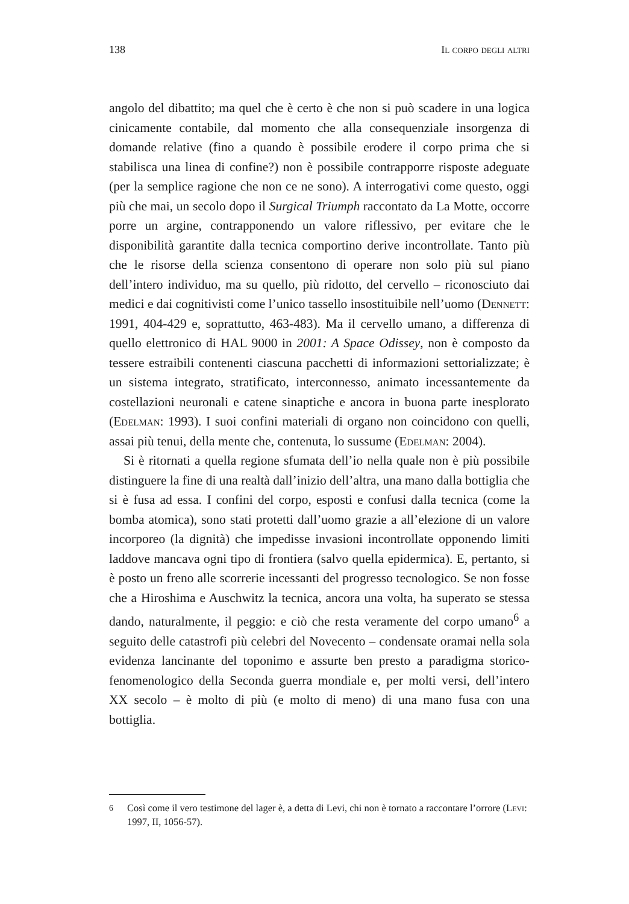138 Il corpo degli altri
angolo del dibattito; ma quel che è certo è che non si può scadere in una logica cinicamente contabile, dal momento che alla consequenziale insorgenza di domande relative (fino a quando è possibile erodere il corpo prima che si stabilisca una linea di confine?) non è possibile contrapporre risposte adeguate (per la semplice ragione che non ce ne sono). A interrogativi come questo, oggi più che mai, un secolo dopo il Surgical Triumph raccontato da La Motte, occorre porre un argine, contrapponendo un valore riflessivo, per evitare che le disponibilità garantite dalla tecnica comportino derive incontrollate. Tanto più che le risorse della scienza consentono di operare non solo più sul piano dell’intero individuo, ma su quello, più ridotto, del cervello – riconosciuto dai medici e dai cognitivisti come l’unico tassello insostituibile nell’uomo (Dennett: 1991, 404-429 e, soprattutto, 463-483). Ma il cervello umano, a differenza di quello elettronico di HAL 9000 in 2001: A Space Odissey, non è composto da tessere estraibili contenenti ciascuna pacchetti di informazioni settorializzate; è un sistema integrato, stratificato, interconnesso, animato incessantemente da costellazioni neuronali e catene sinaptiche e ancora in buona parte inesplorato (Edelman: 1993). I suoi confini materiali di organo non coincidono con quelli, assai più tenui, della mente che, contenuta, lo sussume (Edelman: 2004).
Si è ritornati a quella regione sfumata dell’io nella quale non è più possibile distinguere la fine di una realtà dall’inizio dell’altra, una mano dalla bottiglia che si è fusa ad essa. I confini del corpo, esposti e confusi dalla tecnica (come la bomba atomica), sono stati protetti dall’uomo grazie a all’elezione di un valore incorporeo (la dignità) che impedisse invasioni incontrollate opponendo limiti laddove mancava ogni tipo di frontiera (salvo quella epidermica). E, pertanto, si è posto un freno alle scorrerie incessanti del progresso tecnologico. Se non fosse che a Hiroshima e Auschwitz la tecnica, ancora una volta, ha superato se stessa dando, naturalmente, il peggio: e ciò che resta veramente del corpo umano<sup>6</sup> a seguito delle catastrofi più celebri del Novecento – condensate oramai nella sola evidenza lancinante del toponimo e assurte ben presto a paradigma storico-fenomenologico della Seconda guerra mondiale e, per molti versi, dell’intero XX secolo – è molto di più (e molto di meno) di una mano fusa con una bottiglia.
<sup>6</sup> Così come il vero testimone del lager è, a detta di Levi, chi non è tornato a raccontare l’orrore (Levi: 1997, II, 1056-57).